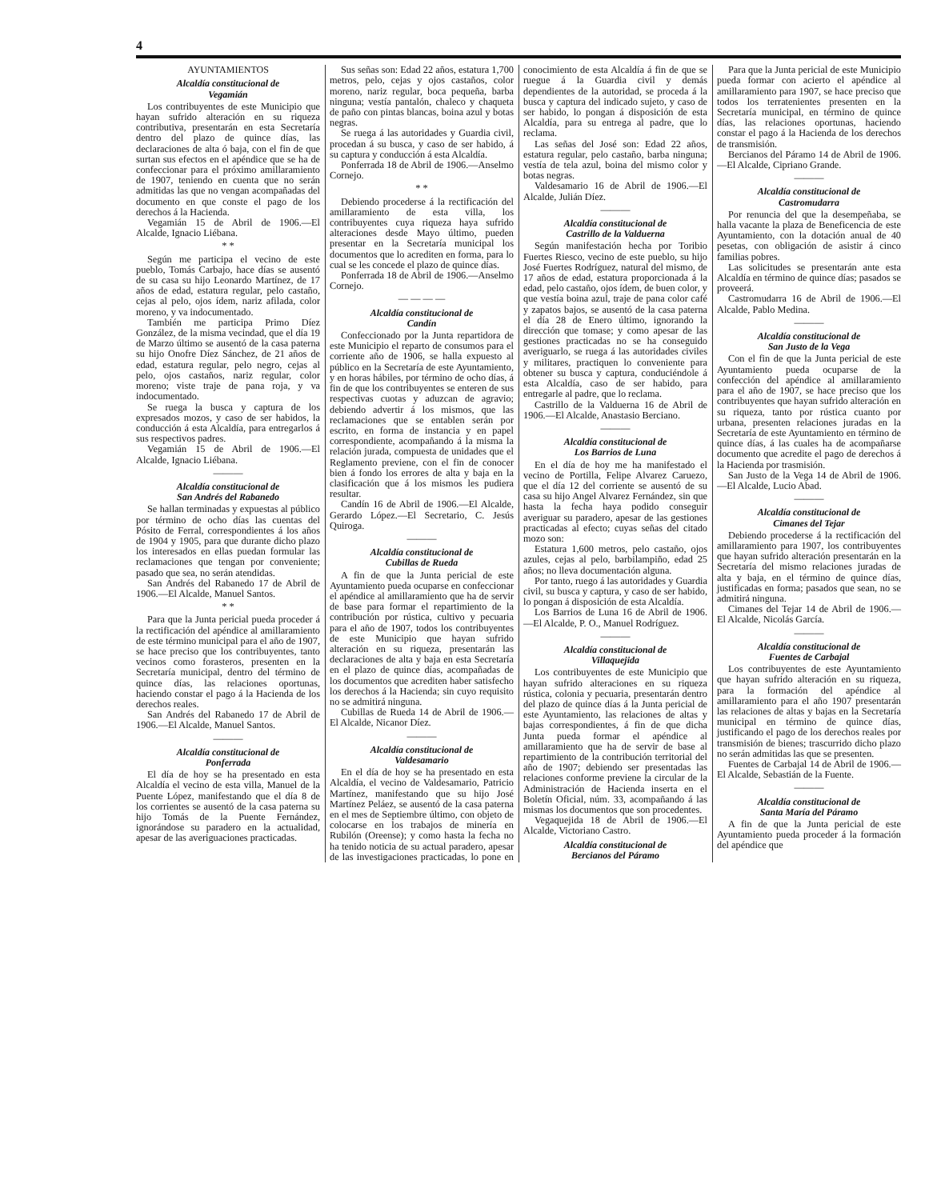4
AYUNTAMIENTOS
Alcaldía constitucional de
Vegamián
Los contribuyentes de este Municipio que hayan sufrido alteración en su riqueza contributiva, presentarán en esta Secretaría dentro del plazo de quince días, las declaraciones de alta ó baja, con el fin de que surtan sus efectos en el apéndice que se ha de confeccionar para el próximo amillaramiento de 1907, teniendo en cuenta que no serán admitidas las que no vengan acompañadas del documento en que conste el pago de los derechos á la Hacienda.
Vegamián 15 de Abril de 1906.—El Alcalde, Ignacio Liébana.
* *
Según me participa el vecino de este pueblo, Tomás Carbajo, hace días se ausentó de su casa su hijo Leonardo Martínez, de 17 años de edad, estatura regular, pelo castaño, cejas al pelo, ojos ídem, nariz afilada, color moreno, y va indocumentado.
También me participa Primo Díez González, de la misma vecindad, que el día 19 de Marzo último se ausentó de la casa paterna su hijo Onofre Díez Sánchez, de 21 años de edad, estatura regular, pelo negro, cejas al pelo, ojos castaños, nariz regular, color moreno; viste traje de pana roja, y va indocumentado.
Se ruega la busca y captura de los expresados mozos, y caso de ser habidos, la conducción á esta Alcaldía, para entregarlos á sus respectivos padres.
Vegamián 15 de Abril de 1906.—El Alcalde, Ignacio Liébana.
———
Alcaldía constitucional de
San Andrés del Rabanedo
Se hallan terminadas y expuestas al público por término de ocho días las cuentas del Pósito de Ferral, correspondientes á los años de 1904 y 1905, para que durante dicho plazo los interesados en ellas puedan formular las reclamaciones que tengan por conveniente; pasado que sea, no serán atendidas.
San Andrés del Rabanedo 17 de Abril de 1906.—El Alcalde, Manuel Santos.
* *
Para que la Junta pericial pueda proceder á la rectificación del apéndice al amillaramiento de este término municipal para el año de 1907, se hace preciso que los contribuyentes, tanto vecinos como forasteros, presenten en la Secretaría municipal, dentro del término de quince días, las relaciones oportunas, haciendo constar el pago á la Hacienda de los derechos reales.
San Andrés del Rabanedo 17 de Abril de 1906.—El Alcalde, Manuel Santos.
———
Alcaldía constitucional de
Ponferrada
El día de hoy se ha presentado en esta Alcaldía el vecino de esta villa, Manuel de la Puente López, manifestando que el día 8 de los corrientes se ausentó de la casa paterna su hijo Tomás de la Puente Fernández, ignorándose su paradero en la actualidad, apesar de las averiguaciones practicadas.
Sus señas son: Edad 22 años, estatura 1,700 metros, pelo, cejas y ojos castaños, color moreno, nariz regular, boca pequeña, barba ninguna; vestía pantalón, chaleco y chaqueta de paño con pintas blancas, boina azul y botas negras.
Se ruega á las autoridades y Guardia civil, procedan á su busca, y caso de ser habido, á su captura y conducción á esta Alcaldía.
Ponferrada 18 de Abril de 1906.—Anselmo Cornejo.
* *
Debiendo procederse á la rectificación del amillaramiento de esta villa, los contribuyentes cuya riqueza haya sufrido alteraciones desde Mayo último, pueden presentar en la Secretaría municipal los documentos que lo acrediten en forma, para lo cual se les concede el plazo de quince días.
Ponferrada 18 de Abril de 1906.—Anselmo Cornejo.
— — — —
Alcaldía constitucional de
Candín
Confeccionado por la Junta repartidora de este Municipio el reparto de consumos para el corriente año de 1906, se halla expuesto al público en la Secretaría de este Ayuntamiento, y en horas hábiles, por término de ocho días, á fin de que los contribuyentes se enteren de sus respectivas cuotas y aduzcan de agravio; debiendo advertir á los mismos, que las reclamaciones que se entablen serán por escrito, en forma de instancia y en papel correspondiente, acompañando á la misma la relación jurada, compuesta de unidades que el Reglamento previene, con el fin de conocer bien á fondo los errores de alta y baja en la clasificación que á los mismos les pudiera resultar.
Candín 16 de Abril de 1906.—El Alcalde, Gerardo López.—El Secretario, C. Jesús Quiroga.
———
Alcaldía constitucional de
Cubillas de Rueda
A fin de que la Junta pericial de este Ayuntamiento pueda ocuparse en confeccionar el apéndice al amillaramiento que ha de servir de base para formar el repartimiento de la contribución por rústica, cultivo y pecuaria para el año de 1907, todos los contribuyentes de este Municipio que hayan sufrido alteración en su riqueza, presentarán las declaraciones de alta y baja en esta Secretaría en el plazo de quince días, acompañadas de los documentos que acrediten haber satisfecho los derechos á la Hacienda; sin cuyo requisito no se admitirá ninguna.
Cubillas de Rueda 14 de Abril de 1906.—El Alcalde, Nicanor Díez.
———
Alcaldía constitucional de
Valdesamario
En el día de hoy se ha presentado en esta Alcaldía, el vecino de Valdesamario, Patricio Martínez, manifestando que su hijo José Martínez Peláez, se ausentó de la casa paterna en el mes de Septiembre último, con objeto de colocarse en los trabajos de minería en Rubilón (Oreense); y como hasta la fecha no ha tenido noticia de su actual paradero, apesar de las investigaciones practicadas, lo pone en conocimiento de esta Alcaldía á fin de que se ruegue á la Guardia civil y demás dependientes de la autoridad, se proceda á la busca y captura del indicado sujeto, y caso de ser habido, lo pongan á disposición de esta Alcaldía, para su entrega al padre, que lo reclama.
Las señas del José son: Edad 22 años, estatura regular, pelo castaño, barba ninguna; vestía de tela azul, boina del mismo color y botas negras.
Valdesamario 16 de Abril de 1906.—El Alcalde, Julián Díez.
———
Alcaldía constitucional de
Castrillo de la Valduerna
Según manifestación hecha por Toribio Fuertes Riesco, vecino de este pueblo, su hijo José Fuertes Rodríguez, natural del mismo, de 17 años de edad, estatura proporcionada á la edad, pelo castaño, ojos ídem, de buen color, y que vestía boina azul, traje de pana color café y zapatos bajos, se ausentó de la casa paterna el día 28 de Enero último, ignorando la dirección que tomase; y como apesar de las gestiones practicadas no se ha conseguido averiguarlo, se ruega á las autoridades civiles y militares, practiquen lo conveniente para obtener su busca y captura, conduciéndole á esta Alcaldía, caso de ser habido, para entregarle al padre, que lo reclama.
Castrillo de la Valduerna 16 de Abril de 1906.—El Alcalde, Anastasio Berciano.
———
Alcaldía constitucional de
Los Barrios de Luna
En el día de hoy me ha manifestado el vecino de Portilla, Felipe Alvarez Caruezo, que el día 12 del corriente se ausentó de su casa su hijo Angel Alvarez Fernández, sin que hasta la fecha haya podido conseguir averiguar su paradero, apesar de las gestiones practicadas al efecto; cuyas señas del citado mozo son:
Estatura 1,600 metros, pelo castaño, ojos azules, cejas al pelo, barbilampiño, edad 25 años; no lleva documentación alguna.
Por tanto, ruego á las autoridades y Guardia civil, su busca y captura, y caso de ser habido, lo pongan á disposición de esta Alcaldía.
Los Barrios de Luna 16 de Abril de 1906.—El Alcalde, P. O., Manuel Rodríguez.
———
Alcaldía constitucional de
Villaquejida
Los contribuyentes de este Municipio que hayan sufrido alteraciones en su riqueza rústica, colonia y pecuaria, presentarán dentro del plazo de quince días á la Junta pericial de este Ayuntamiento, las relaciones de altas y bajas correspondientes, á fin de que dicha Junta pueda formar el apéndice al amillaramiento que ha de servir de base al repartimiento de la contribución territorial del año de 1907; debiendo ser presentadas las relaciones conforme previene la circular de la Administración de Hacienda inserta en el Boletín Oficial, núm. 33, acompañando á las mismas los documentos que son procedentes.
Vegaquejida 18 de Abril de 1906.—El Alcalde, Victoriano Castro.
Alcaldía constitucional de
Bercianos del Páramo
Para que la Junta pericial de este Municipio pueda formar con acierto el apéndice al amillaramiento para 1907, se hace preciso que todos los terratenientes presenten en la Secretaría municipal, en término de quince días, las relaciones oportunas, haciendo constar el pago á la Hacienda de los derechos de transmisión.
Bercianos del Páramo 14 de Abril de 1906.—El Alcalde, Cipriano Grande.
———
Alcaldía constitucional de
Castromudarra
Por renuncia del que la desempeñaba, se halla vacante la plaza de Beneficencia de este Ayuntamiento, con la dotación anual de 40 pesetas, con obligación de asistir á cinco familias pobres.
Las solicitudes se presentarán ante esta Alcaldía en término de quince días; pasados se proveerá.
Castromudarra 16 de Abril de 1906.—El Alcalde, Pablo Medina.
———
Alcaldía constitucional de
San Justo de la Vega
Con el fin de que la Junta pericial de este Ayuntamiento pueda ocuparse de la confección del apéndice al amillaramiento para el año de 1907, se hace preciso que los contribuyentes que hayan sufrido alteración en su riqueza, tanto por rústica cuanto por urbana, presenten relaciones juradas en la Secretaría de este Ayuntamiento en término de quince días, á las cuales ha de acompañarse documento que acredite el pago de derechos á la Hacienda por trasmisión.
San Justo de la Vega 14 de Abril de 1906.—El Alcalde, Lucio Abad.
———
Alcaldía constitucional de
Cimanes del Tejar
Debiendo procederse á la rectificación del amillaramiento para 1907, los contribuyentes que hayan sufrido alteración presentarán en la Secretaría del mismo relaciones juradas de alta y baja, en el término de quince días, justificadas en forma; pasados que sean, no se admitirá ninguna.
Cimanes del Tejar 14 de Abril de 1906.—El Alcalde, Nicolás García.
———
Alcaldía constitucional de
Fuentes de Carbajal
Los contribuyentes de este Ayuntamiento que hayan sufrido alteración en su riqueza, para la formación del apéndice al amillaramiento para el año 1907 presentarán las relaciones de altas y bajas en la Secretaría municipal en término de quince días, justificando el pago de los derechos reales por transmisión de bienes; trascurrido dicho plazo no serán admitidas las que se presenten.
Fuentes de Carbajal 14 de Abril de 1906.—El Alcalde, Sebastián de la Fuente.
———
Alcaldía constitucional de
Santa María del Páramo
A fin de que la Junta pericial de este Ayuntamiento pueda proceder á la formación del apéndice que